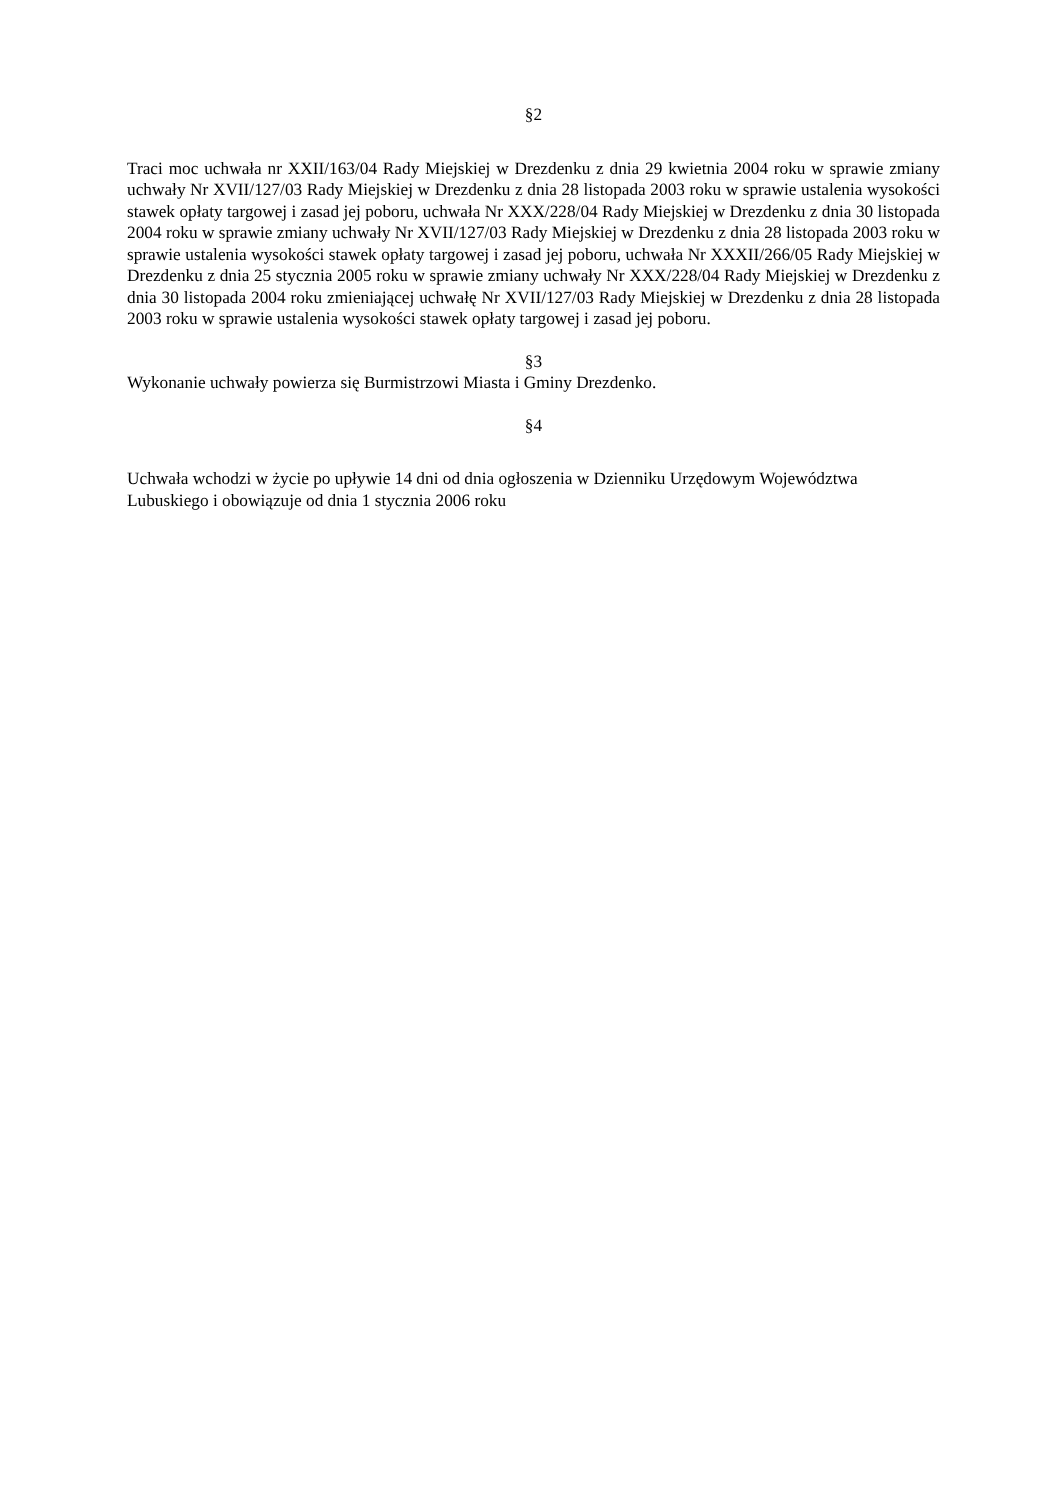§2
Traci moc uchwała nr XXII/163/04 Rady Miejskiej w Drezdenku z dnia 29 kwietnia 2004 roku w sprawie zmiany uchwały Nr XVII/127/03 Rady Miejskiej w Drezdenku z dnia 28 listopada 2003 roku w sprawie ustalenia wysokości stawek opłaty targowej i zasad jej poboru, uchwała Nr XXX/228/04 Rady Miejskiej w Drezdenku z dnia 30 listopada 2004 roku w sprawie zmiany uchwały Nr XVII/127/03 Rady Miejskiej w Drezdenku z dnia 28 listopada 2003 roku w sprawie ustalenia wysokości stawek opłaty targowej i zasad jej poboru, uchwała Nr XXXII/266/05 Rady Miejskiej w Drezdenku z dnia 25 stycznia 2005 roku w sprawie zmiany uchwały Nr XXX/228/04 Rady Miejskiej w Drezdenku z dnia 30 listopada 2004 roku zmieniającej uchwałę Nr XVII/127/03 Rady Miejskiej w Drezdenku z dnia 28 listopada 2003 roku w sprawie ustalenia wysokości stawek opłaty targowej i zasad jej poboru.
§3
Wykonanie uchwały powierza się Burmistrzowi Miasta i Gminy Drezdenko.
§4
Uchwała wchodzi w życie po upływie 14 dni od dnia ogłoszenia w Dzienniku Urzędowym Województwa Lubuskiego i obowiązuje od dnia 1 stycznia 2006 roku